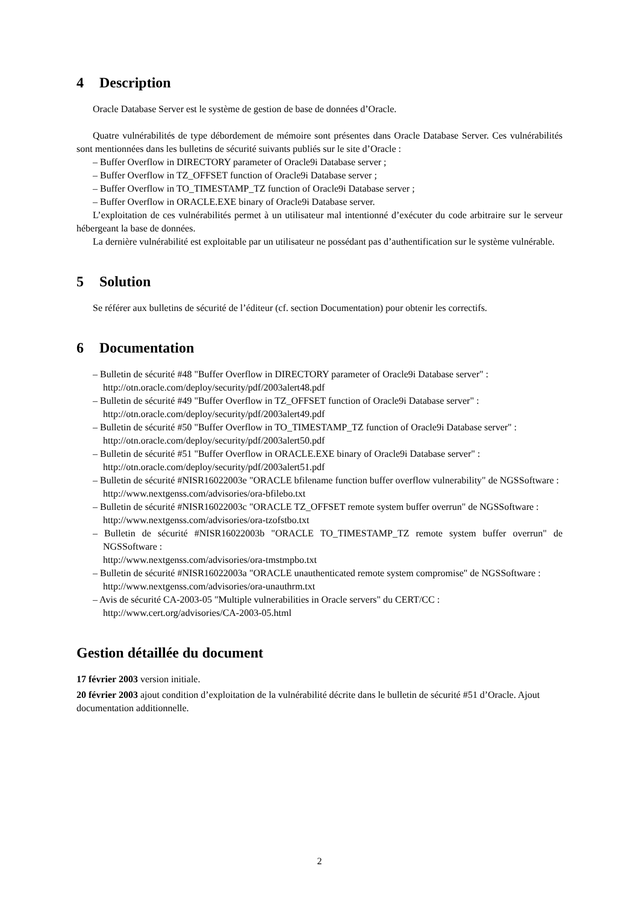4 Description
Oracle Database Server est le système de gestion de base de données d’Oracle.
Quatre vulnérabilités de type débordement de mémoire sont présentes dans Oracle Database Server. Ces vulnérabilités sont mentionnées dans les bulletins de sécurité suivants publiés sur le site d’Oracle :
– Buffer Overflow in DIRECTORY parameter of Oracle9i Database server ;
– Buffer Overflow in TZ_OFFSET function of Oracle9i Database server ;
– Buffer Overflow in TO_TIMESTAMP_TZ function of Oracle9i Database server ;
– Buffer Overflow in ORACLE.EXE binary of Oracle9i Database server.
L’exploitation de ces vulnérabilités permet à un utilisateur mal intentionné d’exécuter du code arbitraire sur le serveur hébergeant la base de données.
La dernière vulnérabilité est exploitable par un utilisateur ne possédant pas d’authentification sur le système vulnérable.
5 Solution
Se référer aux bulletins de sécurité de l’éditeur (cf. section Documentation) pour obtenir les correctifs.
6 Documentation
– Bulletin de sécurité #48 "Buffer Overflow in DIRECTORY parameter of Oracle9i Database server" :
http://otn.oracle.com/deploy/security/pdf/2003alert48.pdf
– Bulletin de sécurité #49 "Buffer Overflow in TZ_OFFSET function of Oracle9i Database server" :
http://otn.oracle.com/deploy/security/pdf/2003alert49.pdf
– Bulletin de sécurité #50 "Buffer Overflow in TO_TIMESTAMP_TZ function of Oracle9i Database server" :
http://otn.oracle.com/deploy/security/pdf/2003alert50.pdf
– Bulletin de sécurité #51 "Buffer Overflow in ORACLE.EXE binary of Oracle9i Database server" :
http://otn.oracle.com/deploy/security/pdf/2003alert51.pdf
– Bulletin de sécurité #NISR16022003e "ORACLE bfilename function buffer overflow vulnerability" de NGSSoftware :
http://www.nextgenss.com/advisories/ora-bfilebo.txt
– Bulletin de sécurité #NISR16022003c "ORACLE TZ_OFFSET remote system buffer overrun" de NGSSoftware :
http://www.nextgenss.com/advisories/ora-tzofstbo.txt
– Bulletin de sécurité #NISR16022003b "ORACLE TO_TIMESTAMP_TZ remote system buffer overrun" de NGSSoftware :
http://www.nextgenss.com/advisories/ora-tmstmpbo.txt
– Bulletin de sécurité #NISR16022003a "ORACLE unauthenticated remote system compromise" de NGSSoftware :
http://www.nextgenss.com/advisories/ora-unauthrm.txt
– Avis de sécurité CA-2003-05 "Multiple vulnerabilities in Oracle servers" du CERT/CC :
http://www.cert.org/advisories/CA-2003-05.html
Gestion détaillée du document
17 février 2003
version initiale.
20 février 2003
ajout condition d’exploitation de la vulnérabilité décrite dans le bulletin de sécurité #51 d’Oracle. Ajout documentation additionnelle.
2